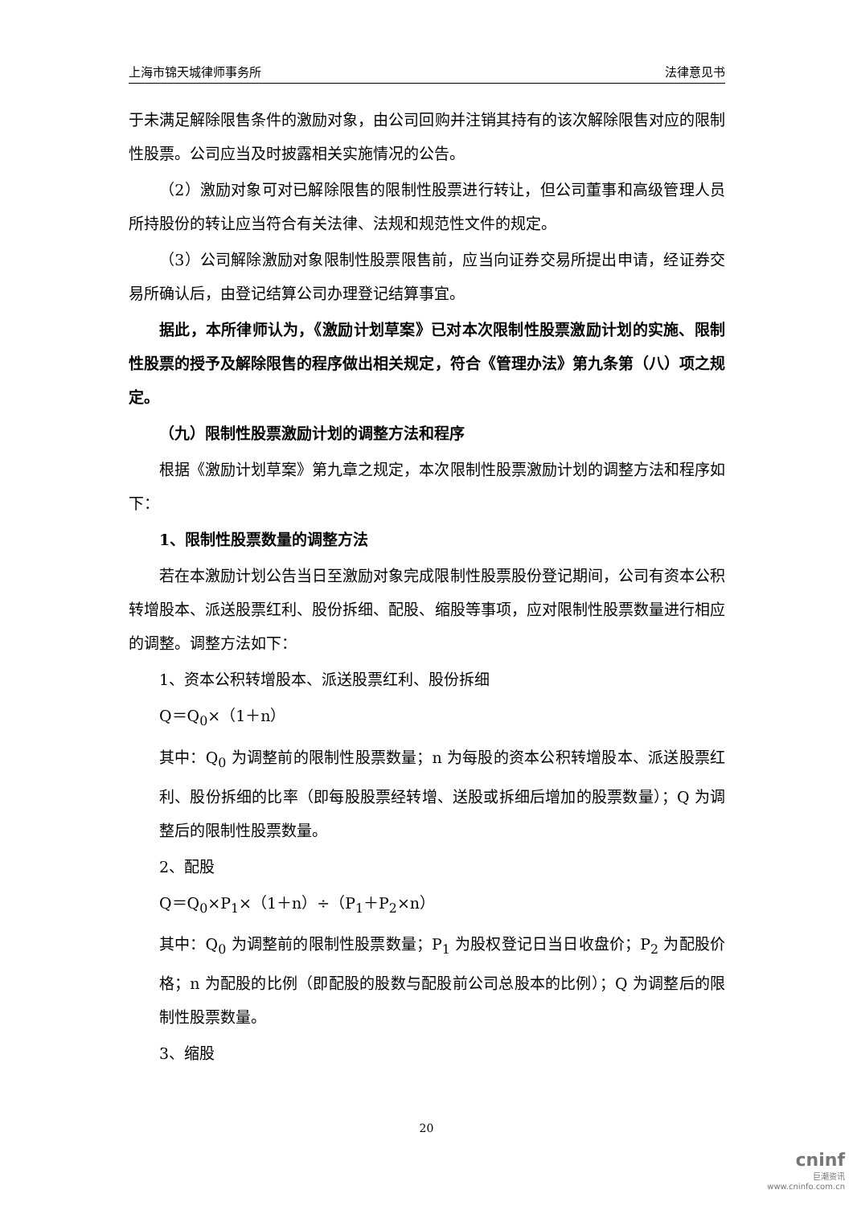上海市锦天城律师事务所 法律意见书
于未满足解除限售条件的激励对象，由公司回购并注销其持有的该次解除限售对应的限制性股票。公司应当及时披露相关实施情况的公告。
（2）激励对象可对已解除限售的限制性股票进行转让，但公司董事和高级管理人员所持股份的转让应当符合有关法律、法规和规范性文件的规定。
（3）公司解除激励对象限制性股票限售前，应当向证券交易所提出申请，经证券交易所确认后，由登记结算公司办理登记结算事宜。
据此，本所律师认为，《激励计划草案》已对本次限制性股票激励计划的实施、限制性股票的授予及解除限售的程序做出相关规定，符合《管理办法》第九条第（八）项之规定。
（九）限制性股票激励计划的调整方法和程序
根据《激励计划草案》第九章之规定，本次限制性股票激励计划的调整方法和程序如下：
1、限制性股票数量的调整方法
若在本激励计划公告当日至激励对象完成限制性股票股份登记期间，公司有资本公积转增股本、派送股票红利、股份拆细、配股、缩股等事项，应对限制性股票数量进行相应的调整。调整方法如下：
1、资本公积转增股本、派送股票红利、股份拆细
Q＝Q<sub>0</sub>×（1＋n）
其中：Q<sub>0</sub> 为调整前的限制性股票数量；n 为每股的资本公积转增股本、派送股票红利、股份拆细的比率（即每股股票经转增、送股或拆细后增加的股票数量）；Q 为调整后的限制性股票数量。
2、配股
Q＝Q<sub>0</sub>×P<sub>1</sub>×（1＋n）÷（P<sub>1</sub>＋P<sub>2</sub>×n）
其中：Q<sub>0</sub> 为调整前的限制性股票数量；P<sub>1</sub> 为股权登记日当日收盘价；P<sub>2</sub> 为配股价格；n 为配股的比例（即配股的股数与配股前公司总股本的比例）；Q 为调整后的限制性股票数量。
3、缩股
20
cninf
巨潮资讯
www.cninfo.com.cn